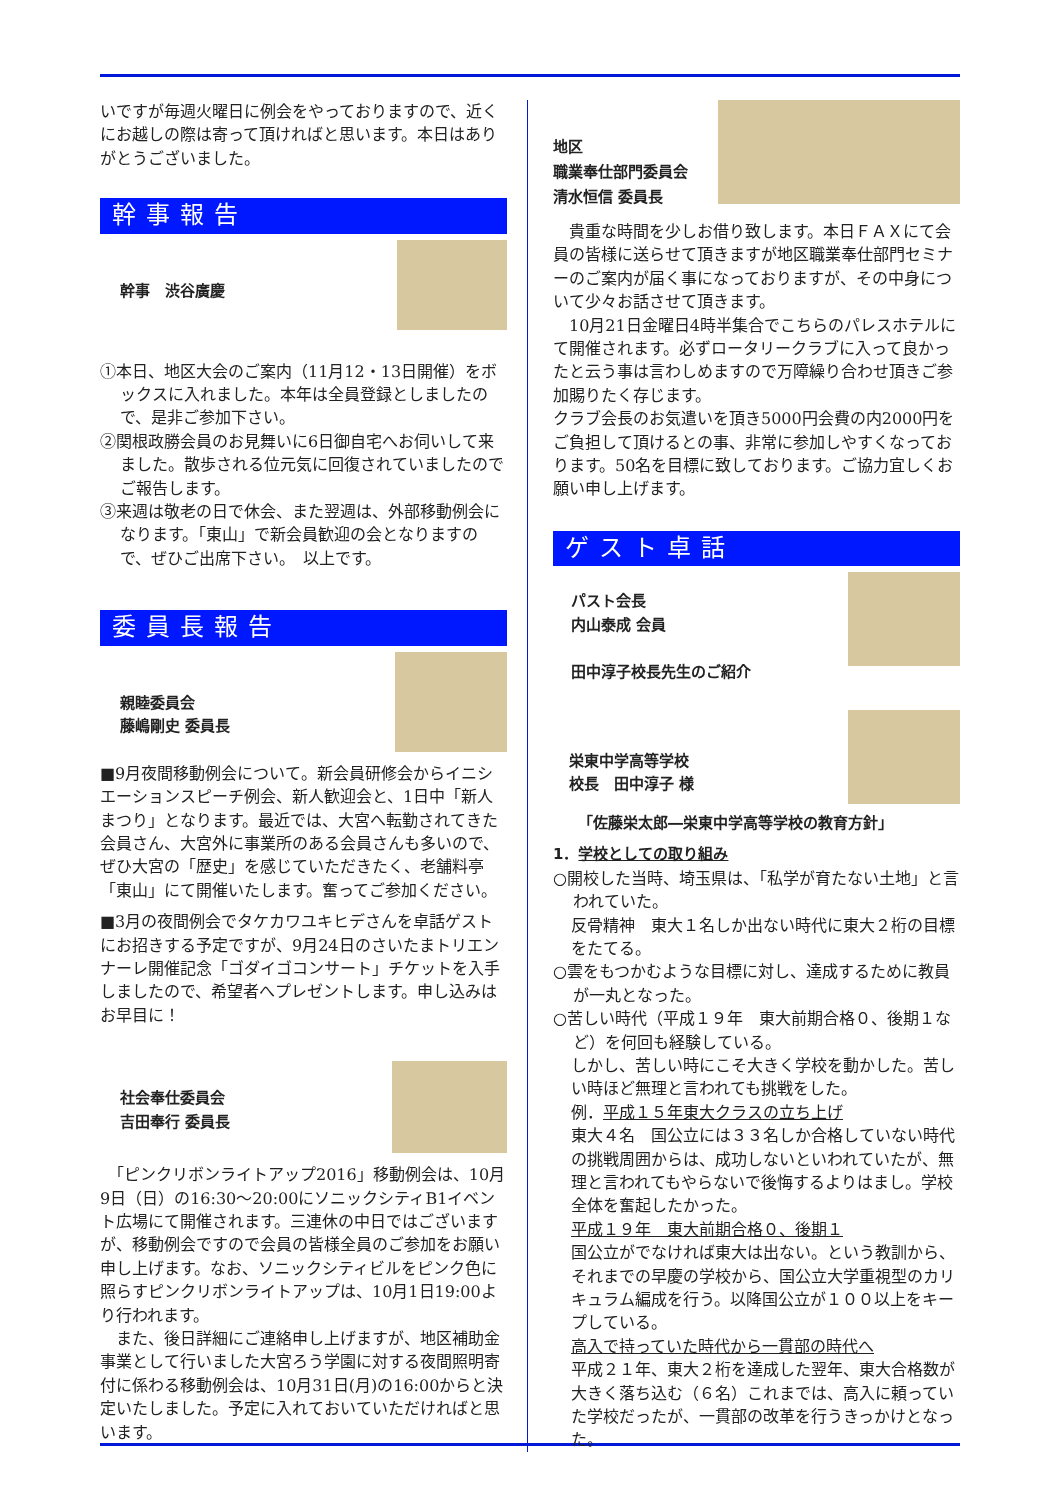いですが毎週火曜日に例会をやっておりますので、近くにお越しの際は寄って頂ければと思います。本日はありがとうございました。
幹事報告
幹事　渋谷廣慶
①本日、地区大会のご案内（11月12・13日開催）をボックスに入れました。本年は全員登録としましたので、是非ご参加下さい。
②関根政勝会員のお見舞いに6日御自宅へお伺いして来ました。散歩される位元気に回復されていましたのでご報告します。
③来週は敬老の日で休会、また翌週は、外部移動例会になります。「東山」で新会員歓迎の会となりますので、ぜひご出席下さい。　以上です。
委員長報告
親睦委員会
藤嶋剛史 委員長
■9月夜間移動例会について。新会員研修会からイニシエーションスピーチ例会、新人歓迎会と、1日中「新人まつり」となります。最近では、大宮へ転勤されてきた会員さん、大宮外に事業所のある会員さんも多いので、ぜひ大宮の「歴史」を感じていただきたく、老舗料亭「東山」にて開催いたします。奮ってご参加ください。
■3月の夜間例会でタケカワユキヒデさんを卓話ゲストにお招きする予定ですが、9月24日のさいたまトリエンナーレ開催記念「ゴダイゴコンサート」チケットを入手しましたので、希望者へプレゼントします。申し込みはお早目に！
社会奉仕委員会
吉田奉行 委員長
　「ピンクリボンライトアップ2016」移動例会は、10月9日（日）の16:30〜20:00にソニックシティB1イベント広場にて開催されます。三連休の中日ではございますが、移動例会ですので会員の皆様全員のご参加をお願い申し上げます。なお、ソニックシティビルをピンク色に照らすピンクリボンライトアップは、10月1日19:00より行われます。
　また、後日詳細にご連絡申し上げますが、地区補助金事業として行いました大宮ろう学園に対する夜間照明寄付に係わる移動例会は、10月31日(月)の16:00からと決定いたしました。予定に入れておいていただければと思います。
地区
職業奉仕部門委員会
清水恒信 委員長
　貴重な時間を少しお借り致します。本日ＦＡＸにて会員の皆様に送らせて頂きますが地区職業奉仕部門セミナーのご案内が届く事になっておりますが、その中身について少々お話させて頂きます。
　10月21日金曜日4時半集合でこちらのパレスホテルにて開催されます。必ずロータリークラブに入って良かったと云う事は言わしめますので万障繰り合わせ頂きご参加賜りたく存じます。
クラブ会長のお気遣いを頂き5000円会費の内2000円をご負担して頂けるとの事、非常に参加しやすくなっております。50名を目標に致しております。ご協力宜しくお願い申し上げます。
ゲスト卓話
パスト会長
内山泰成 会員
田中淳子校長先生のご紹介
栄東中学高等学校
校長　田中淳子 様
「佐藤栄太郎―栄東中学高等学校の教育方針」
1．学校としての取り組み
○開校した当時、埼玉県は、「私学が育たない土地」と言われていた。
反骨精神　東大１名しか出ない時代に東大２桁の目標をたてる。
○雲をもつかむような目標に対し、達成するために教員が一丸となった。
○苦しい時代（平成１９年　東大前期合格０、後期１など）を何回も経験している。
しかし、苦しい時にこそ大きく学校を動かした。苦しい時ほど無理と言われても挑戦をした。
例．平成１５年東大クラスの立ち上げ
東大４名　国公立には３３名しか合格していない時代の挑戦周囲からは、成功しないといわれていたが、無理と言われてもやらないで後悔するよりはまし。学校全体を奮起したかった。
平成１９年　東大前期合格０、後期１
国公立がでなければ東大は出ない。という教訓から、それまでの早慶の学校から、国公立大学重視型のカリキュラム編成を行う。以降国公立が１００以上をキープしている。
高入で持っていた時代から一貫部の時代へ
平成２１年、東大２桁を達成した翌年、東大合格数が大きく落ち込む（６名）これまでは、高入に頼っていた学校だったが、一貫部の改革を行うきっかけとなった。